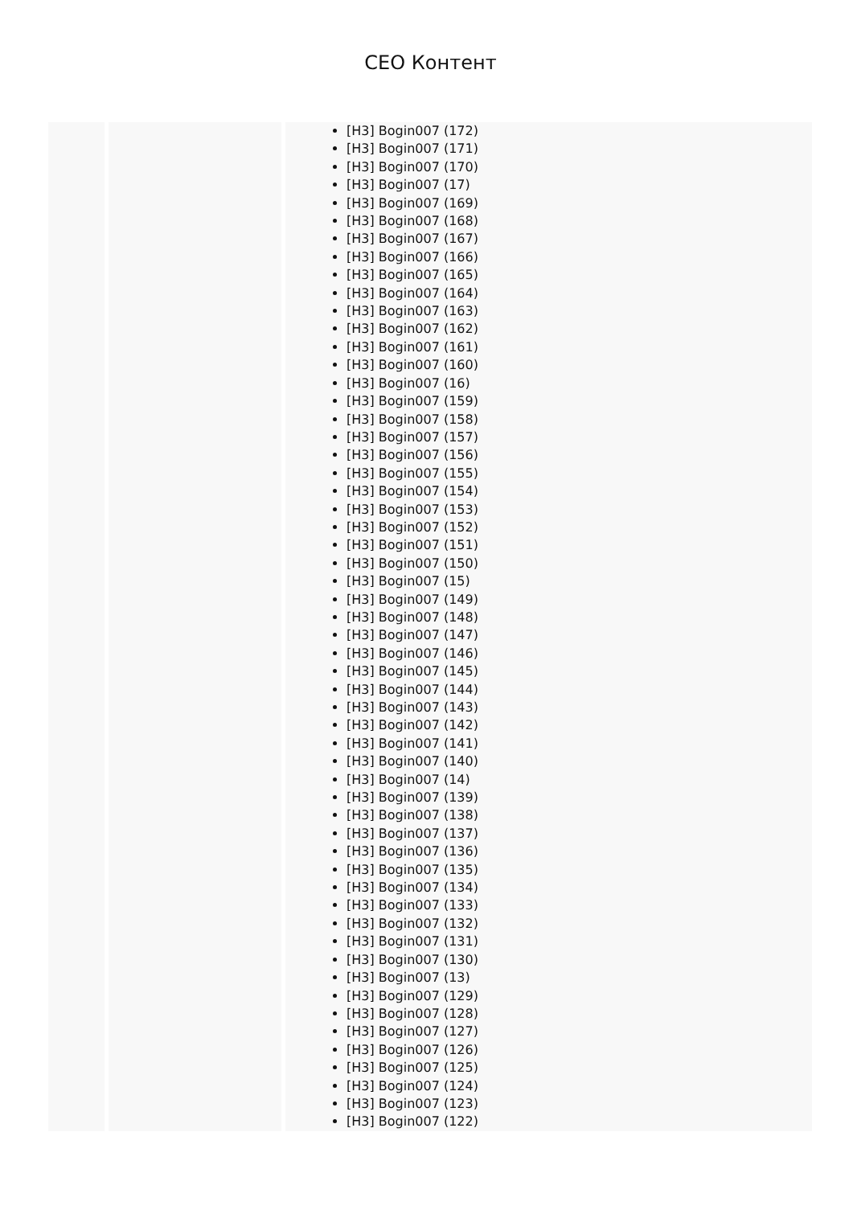CEO Контент
| | | [H3] Bogin007 (172) [H3] Bogin007 (171) [H3] Bogin007 (170) [H3] Bogin007 (17) [H3] Bogin007 (169) [H3] Bogin007 (168) [H3] Bogin007 (167) [H3] Bogin007 (166) [H3] Bogin007 (165) [H3] Bogin007 (164) [H3] Bogin007 (163) [H3] Bogin007 (162) [H3] Bogin007 (161) [H3] Bogin007 (160) [H3] Bogin007 (16) [H3] Bogin007 (159) [H3] Bogin007 (158) [H3] Bogin007 (157) [H3] Bogin007 (156) [H3] Bogin007 (155) [H3] Bogin007 (154) [H3] Bogin007 (153) [H3] Bogin007 (152) [H3] Bogin007 (151) [H3] Bogin007 (150) [H3] Bogin007 (15) [H3] Bogin007 (149) [H3] Bogin007 (148) [H3] Bogin007 (147) [H3] Bogin007 (146) [H3] Bogin007 (145) [H3] Bogin007 (144) [H3] Bogin007 (143) [H3] Bogin007 (142) [H3] Bogin007 (141) [H3] Bogin007 (140) [H3] Bogin007 (14) [H3] Bogin007 (139) [H3] Bogin007 (138) [H3] Bogin007 (137) [H3] Bogin007 (136) [H3] Bogin007 (135) [H3] Bogin007 (134) [H3] Bogin007 (133) [H3] Bogin007 (132) [H3] Bogin007 (131) [H3] Bogin007 (130) [H3] Bogin007 (13) [H3] Bogin007 (129) [H3] Bogin007 (128) [H3] Bogin007 (127) [H3] Bogin007 (126) [H3] Bogin007 (125) [H3] Bogin007 (124) [H3] Bogin007 (123) [H3] Bogin007 (122) |